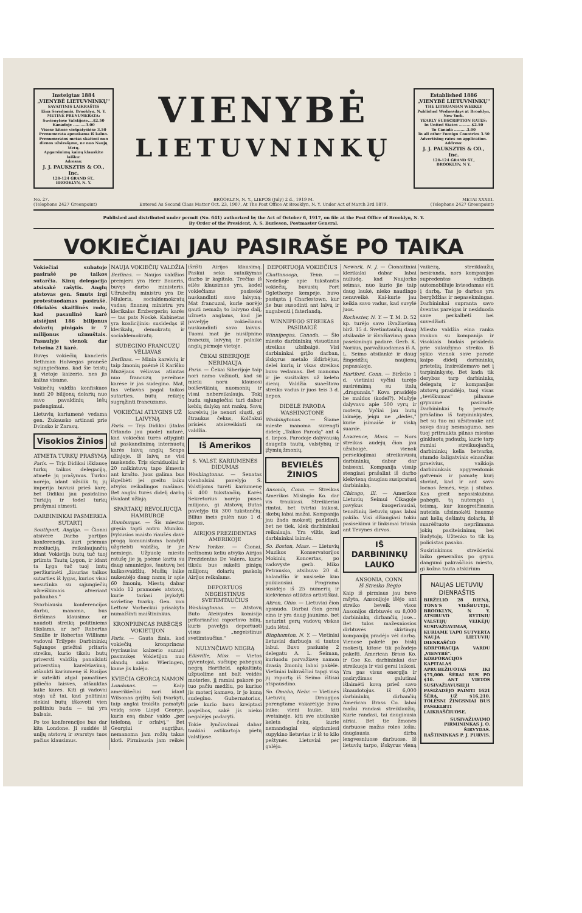Insteigtas 1884
„VIENYBĖ LIETUVNINKŲ"
SAVAITINIS LAIKRAŠTIS
Eina Seredomis, Brooklyn, N. Y.
METINĖ PRENUMERATA:
Suvienytose Valstijose....$2.50
Kanadoje ..........3.00
Visose kitose viešpatystėse 3.50
Prenumerata apmokama iš kalno.
Prenumeratos metas skaitosi nuo dienos užsirašymo, ne nuo Naujų Metų.
Apgarsinimų kainų klauskite laišku:
Adresas:
J. J. PAUKSZTIS & CO., Inc.
120-124 GRAND ST.,
BROOKLYN, N. Y.
VIENYBĖ
LIETUVNINKŲ
Established 1886
„VIENYBĖ LIETUVNINKŲ"
THE LITHUANIAN WEEKLY
Published Wednesdays at Brooklyn, New York.
YEARLY SUBSCRIPTION RATES:
In United States ..........$2.50
To Canada ..........3.00
To all other Foreign Countries 3.50
Advertising rates on application.
Address:
J. J. PAUKSZTIS & CO., Inc.
120-124 GRAND ST.,
BROOKLYN, N Y.
No. 27.
(Telephone 2427 Greenpoint) BROOKLYN, N. Y., LIEPOS (July) 2 d., 1919 M.
Entered As Second Class Matter Oct. 23, 1907, At The Post Office At Brooklyn, N. Y. Under Act of March 3rd 1879. METAI XXXIII.
(Telephone 2427 Greenpoint)
Published and distributed under permit (No. 641) authorized by the Act of October 6, 1917, on file at the Post Office of Brooklyn, N. Y.
By Order of the President, A. S. Burleson, Postmaster General.
VOKIEČIAI JAU PASIRAŠE PO TAIKA
Vokiečiai subatoje pasirašė po taikos sutarčia. Kinų delegacija atsisakė rašytis. Anglų atstovas gen. Smuts irgi protestuodamas pasirašė. Oficialės skaitlinės rodo, kad pasaulinė karė atsiėjusi 186 bilijonus dolarių pinigais ir 7 milijonus užmuštais. Pasaulyje vienok dar tebeina 21 karė.
Buvęs vokiečių kancleris Bethman Holwegas pranešė sąjungiečiams, kad šie teistų jį vietoje kaizerio, nes jis kaltas visame.
Vokiečių valdžia konfiskuos ianti 20 bilijonų dolarių nuo savo pavaldinių lėšų padengimui.
Lietuvių kariumenė vedama gen. Žukausko artinasi prie Dvinsko ir Zarasų.
Visokios Žinios
ATMETA TURKŲ PRAŠYMĄ
Paris. — Trįs Didikai išklausę turkų taikos delegaciją, atmetė jų prašymus. Turkai norėjo, idant užsilik tų jų imperija buvusi prieš karę, bet Didikai jau pasidalino Turkiją ir todel turkų prašymai atmesti.
DARBININKAI PASMERKIA SUTARTĮ
Southport, Anglija. — Čionai atsivėrė Darbo partijos konferencija, kuri priėmus rezoliuciją, reikalaujančią idant Vokietija butų tuč tuoj priimta Tautų Lygon, ir idant ta Lyga tuč tuoj imtų peržiurinėti „žiaurias taikos sutarties iš lygas, kurios visai nesutinka su sąjungiečių užreiškimais atveriant paliaubas."
Svarbiausiu konferencijos darbu, manoma, bus išrišimas klausimo: ar naudoti streiką politiniems tikslams, ar ne? Robertas Smillie ir Robertas Williams vadovai Trilypės Darbininkų Sąjungos griežtai pritaria streiku, kurio tikslu butų priversti valdžią panaikinti priverstiną kareiviavimą, atšaukti kariumenę iš Rusijos ir suteikti atgal pamatines piliečio laisves, atšauktas laike karės. Kiti gi vadovai stoja už tai, kad politiniai siekiai butų iškovoti vien politiniu budu — tai yra balsais.
Po tos konferencijos bus dar kita Londone. Ji susidės iš unijų atstovų ir svarstys tuos pačius klausimus.
NAUJA VOKIEČIŲ VALDŽIA
Berlinas. — Naujos valdžios premjeru yra Herr Baueris, buvęs darbo ministeris. Užrubežių ministru yra Dr. Miuleris, socialdemokratų vadas; finansų ministru yra klerikalas Erzbergeris; karės — tas pats Noskė. Kabinetas yra koalicijinis: susidedąs iš klerikalų, demokratų ir socialdemokratų.
SUDEGINO FRANCUZŲ VĖLIAVAS
Berlinas. — Minia kareivių ir taip žmonių paėmė iš Kariško Muzėjaus vėliavas atimtas nuo francuzų pereitose karėse ir jas sudegino. Mat, tas vėliavas pagal taikos sutarties, butų reikėję sugrąžinti francuzams.
VOKIEČIAI ATLYGINS UŽ LAIVYNĄ
Paris. — Trįs Didikai (italas Orlando jau puolė) nutarė, kad vokiečiai turės atlyginti už paskandinimą internuotų karės laivų anglų Scapa užlajoje. Iš laivų ne visi nuskendo. Trįs skraiduoliai ir 20 naikintuvų tapo išmesta ant krašto. Juos galima bus išgelbėti jei greitu laiku atvyks reikalingos mašinos. Bet anglai turės didelį darbą išvalant užlają.
SPARTAKŲ REVOLIUCIJA HAMBURGE
Hamburgas. — Šis miestas gręsia tapti antru Muniku. Įvykusios maisto riaušės davė progą komunistams bandyti užgriebti valdžią, ir jie nemiega. Užpuolę miesto ratušę jie ją paėmė kartu su daug amunicijos, šautuvų bei kulkosvaidžių. Mušių laike nukentėjo daug namų ir apie 60 žmonių. Miestą dabar valdo 12 pramonės atstovų, kurie tariasi įvykdyti sovietinę tvarką. Gen. von Lettow Vorbeckui prisakyta numalšinti maištininkus.
KRONPRINCAS PABĖGĘS VOKIETIJON
Paris. — Gauta žinia, kad vokiečių kronprincas (vyriausias kaizerio sunus) pasmukęs Vokietijon nuo olandų salos Wieringen, kame jis kalėjo.
KVIEČIA GEORGĄ NAMON
Londonas. — Kaip amerikiečiai nori idant Wilsonas grįžtų šalį tvarkyti, taip anglai trokšta pamatyti veidą savo Lloyd George, kuris esą dabar valdo „per telefoną ir orlaivį." Bet Georgiui sugrįžus, nemanoma jam rožių takus kloti. Pirmiausia jam reikės išrišti Airijos klausimą. Paskui seka sutaikymas darbo ir kapitalo. Trečias iš eilės klausimas yra, kodel vokiečiams pasisekė nuskandinti savo laivyną. Mat francuzai, kurie norėjo gauti nemažą to laivyno dalį, užmeta anglams, kad jie pavelyję vokiečiams nuskandinti savo laivus. Tuomi mat jie nusilpnino francuzų laivyną ir palaikė anglų pirmoje vietoje.
ČEKAI SIBERIJOJE NERIMAUJA
Paris. — Čekai Siberijoje taip nori namo važiuoti, kad su mielu noru klausosi bolševikinių nuomonių ir visai nebereikalauja. Tokį budu sąjungiečiai turi dabar keblų dalyką ant rankų. Savų kareivių jie nenori siųsti, gi štraukus čekus, Kolčakui prisieis atsisveikinti su valdžia.
Iš Amerikos
S. VALST. KARIUMENĖS DIDUMAS
Washingtonas. — Senatas vienbalsiai pavelyjo S. Valstijoms turėti kariumenę iš 400 tukstančių. Karės Sekretorius norėjo pusės milijono, gi Atstovų Butas pavelyjo tik 300 tukstančių. Bilius ineis galėn nuo 1 d. liepos.
AIRIJOS PREZIDENTAS AMERIKOJE
New Yorkas. — Čionai, nežinomu keliu atvyko Airijos Prezidentas De Valera, kurio tikslu bus sukelti pinigų milijonų dolarių paskolą Airijos reikalams.
DEPORTUOS NEGEISTINUS SVETIMTAUČIUS
Washingtonas. — Atstovų Buto Ateivystės komisija pritariančiai raportavo bilių, kuris pavelyja deportuoti visus „negeistinus svetimtaučius."
NULYNČIAVO NEGRĄ
Ellisville, Miss. — Vietos gyventojai, sučiupę pabėgusį negrą Hartfield, apkaltintą užpuolime ant balt veidės moteries, jį ramiai pakorė po tuo pačiu medžiu, po kuriuo jis moterį kamavo, ir jo kuną sudegino. Gubernatorius, prie kurio buvo kreiptasi pagelbos, sakė jis nieko negalėjęs padaryti.
Tokie lynčiavimai dabar tankiai astikartoja pietų valstijose.
DEPORTUOJA VOKIEČIUS
Chattanooga, Tenn. — Nedėlioje apie tukstantis vokiečių, buvusių Fort Oglethorpe kempėje, buvo pasiųsta į Charlestown, kur jie bus susodinti ant laivų ir nugabenti į faterlandą.
WINNIPEGO STREIKAS PASIBAIGĖ
Winnipegas, Canada. — Šio miesto darbininkų visuotinas streikas užsibaigė. Visi darbininkai grįžo darban, išskyrus metalo išdirbėjus, delei kurių ir visas streikas buvo vedamas. Bet manoma ir jie susitaikys už keleto dienų. Valdžia suaeštavo streiko vadus ir juos teis 3 d. liepos.
DIDELĖ PARODA WASHINGTONE
Washingtonas. — Šiame mieste manoma surengti didelę „Taikos Parodą" ant 4 d. liepos. Parodoje dalyvausią daugelis tautų, valstybių ir įžymių žmonių.
BEVIELĖS ŽINIOS
Ansonia, Conn. — Streikas Amerikos Misingio Ko. dar vis traukiasi. Streikieriai rimtai, bet tvirtai laikosi, skebų labai mažai. Kompanija jau žada mokestį padidinti, bet ne tiek, kiek darbininkai reikalauja. Yra viltis, kad darbininkai laimės.
So. Boston, Mass. — Lietuvių Muzikos Konservatorijos Mokinių Koncertas, po vadovyste gerb. Miko Petrausko, atsibuvo 20 d. balandžio ir nusisekė kuo puikiausiai. Programa susidėjo iš 25 numerių ir kiekvienas atliktas artistiškai.
Akron, Ohio. — Lietuviai čion apsnudo. Darbai čion gerai eina ir yra daug jaunimo, bet neturint gerų vadovų viskas juda lėtai.
Binghamton, N. Y. — Vietiniai lietuviai darbuoja si tautos labui. Buvo pasiuntę 2 delegatu A. L. Seiman, kuriuodu parvažiavę namon dvasią žmonių labai pakėlė. Vietiniai laikraščiai tapgi visą jų raportą iš Seimo ištisai atspausdino.
So. Omaha, Nebr. — Vietinės Lietuvių Draugijos parengtame vakarėlyje buvo laiko: vieni lauke, kiti svetainėje, kiti sve atsilankė keleta čekų, kurie nemandagiai elgdamiesi supykino lietuvius ir iš to kilo peštynės. Lietuviai per galėjo.
Newark, N. J. — Čionaitiniai klerikalai dabar labai nuliudę, kad Naujorko seimas, nuo kurio jie taip daug laukė, nieko naudingo nenuveikė. Kai-kurie jau keikia savo vadus, kad suvylė juos.
Rochester, N. Y. — T. M. D. 52 kp. turėjo savo išvažiavimą birž. 15 d. Svetimtaučių daug atsilankė ir išvažiavimą gana pasekmingu padarė. Gerb. K. Norkus, parvažiuodamas iš A. L. Seimo atsilankė ir daug žingeidžių naujienų papasakojo.
Hartford, Conn. — Birželio 1 d. vietiniai vyčiai turėjo susirėmimą su italų „dragunais." Kova prasidėjo be maldos (kodel?). Mušyje dalyvavo apie 500 vyrų ir moterų. Vyčiai jau butų laimėję, jeigu ne „dėdės," kurie įsimaišė ir viską suardė.
Lawrence, Mass. — Nors streikas audėjų čion jau užsibaigė, vienok persekiojimai streikavusių darbininkų dabar dar baisesni. Kompanija visaip stengiasi prašalint iš darbo kiekvieną daugiau susipratusį darbininką.
Chicago, Ill. — Amerikos Lietuvių Seimui Čikagoje pavykus kuogeriausiai, tenaitinių lietuvių upas labai pakilo. Visi džiaugiasi tokiu pasisekimu ir linksmai triusia ant Tėvynės dirvos.
IŠ DARBININKŲ LAUKO
ANSONIA, CONN.
Iš Streiko Bėgio
Kaip iš pirmiaus jau buvo rašyta, Ansonijoje išėjo ant streiko beveik visos Ansonijos dirbtuvės su 8,000 darbininkų dirbančių jose... Bet tulos mažesniosios dirbtuvės skirtingų kompanijų pradėjo vėl darbą. Vienose pakėlė po biskį mokestį, kitose tik pažadėjo pakelti. American Brass Ko. ir Coe Ko. darbininkai dar streikuoja ir visi gerai laikosi. Yra pas visus energija ir pasiryžimas galutinai išlaimėti kovą prieš savo išnaudotojus. Iš 6,000 darbininkų dirbančių American Brass Co. labai mažai randasi streiklaužių. Kurie randasi, tai daugiausia airiai. Bet tie žmonės darbuose mažas roles lošia: daugiausia dirba lengvesniuose darbuose. Iš lietuvių tarpo, išskyrus vieną vaikėzą, streiklaužių nesiranda, nors kompanijos supredentas važinėja automobiliuje kviesdamas eiti į darbą. Tas jo darbas yra bergždžias ir nepasekmingas. Darbininkai supranta savo šventas pareigas ir nesiduoda save perkalbėti bei suvedžioti.
Miesto valdžia eina ranka rankon su kompanija ir visokiais budais prisideda prie sulaužymo streiko. Iš sykio vienok save parodė kaipo didelį darbininkų prietelių. Insireklemavo net į tarpininkystę. Bet kada tik derybos tarp darbininkų delegatų ir kompanijos atstovų prasidėjo, tuoj visas „tėviškumas" pilname grynume pasirodė. Darbininkai tą permatę prašalino iš tarpininkystės, bet su tuo mi užsitraukė ant savęs daug nesmagumo, nes tuoj pritraukta pilnas miestas ginkluotų padaužų, kurie tarp ramiai streikuojančių darbininkų kelia betvarkę, stumdo šaligatviais einančius praeivius, vaikioja darbininkais apgyventomis gatvėmis ir pamatę kurį stovint, kad ir ant savo locnos žemės, veja į stubas. Kas greit nepasiskubina pabėgti, tą nutempia į teismą, kur kuogreičiausia nuteisia užsimokėti bausmę ant kelių dešimtų dolarių. Iš suarėštuoto nepriimama jokių pasiteisinimų bei liudytojų. Užtenka to tik ką policistas pasako.
Susirinkimus streikieriai laiko generalius po grynu dangumi pakraščiais miesto, gi kožna tauta atskirium
NAUJAS LIETUVIŲ DIENRAŠTIS
BIRŽELIO 28 DIENĄ, TONY'S VIEŠBUTYJE, BROOKLYN, N Y. ATSIBUVO RYTINIŲ VALSTIJŲ VEIKĖJŲ SUSIVAŽIAVIMAS, KURIAME TAPO SUTVERTA NAUJA LIETUVIŲ DIENRAŠČIO KORPORACIJA VARDU „VIENYBĖ". KORPORACIJOS KAPITALAS APRUBEŽIUOTAS IKI $75,000. ŠĖRAI BUS PO $10. ANT VIETOS SUSIVAŽIAVUSIEJI PASIŽADĖJO PAIMTI 1621 ŠĖRĄ, UŽ $16,210. TOLESNI ŽINGSNIAI BUS PASKELBTI LAIKRAŠČIUOSE.
SUSIVAŽIAVIMO PIRMININKAS J. O. ŠIRVYDAS.
RAŠTININKAS P. J. PURVIS.